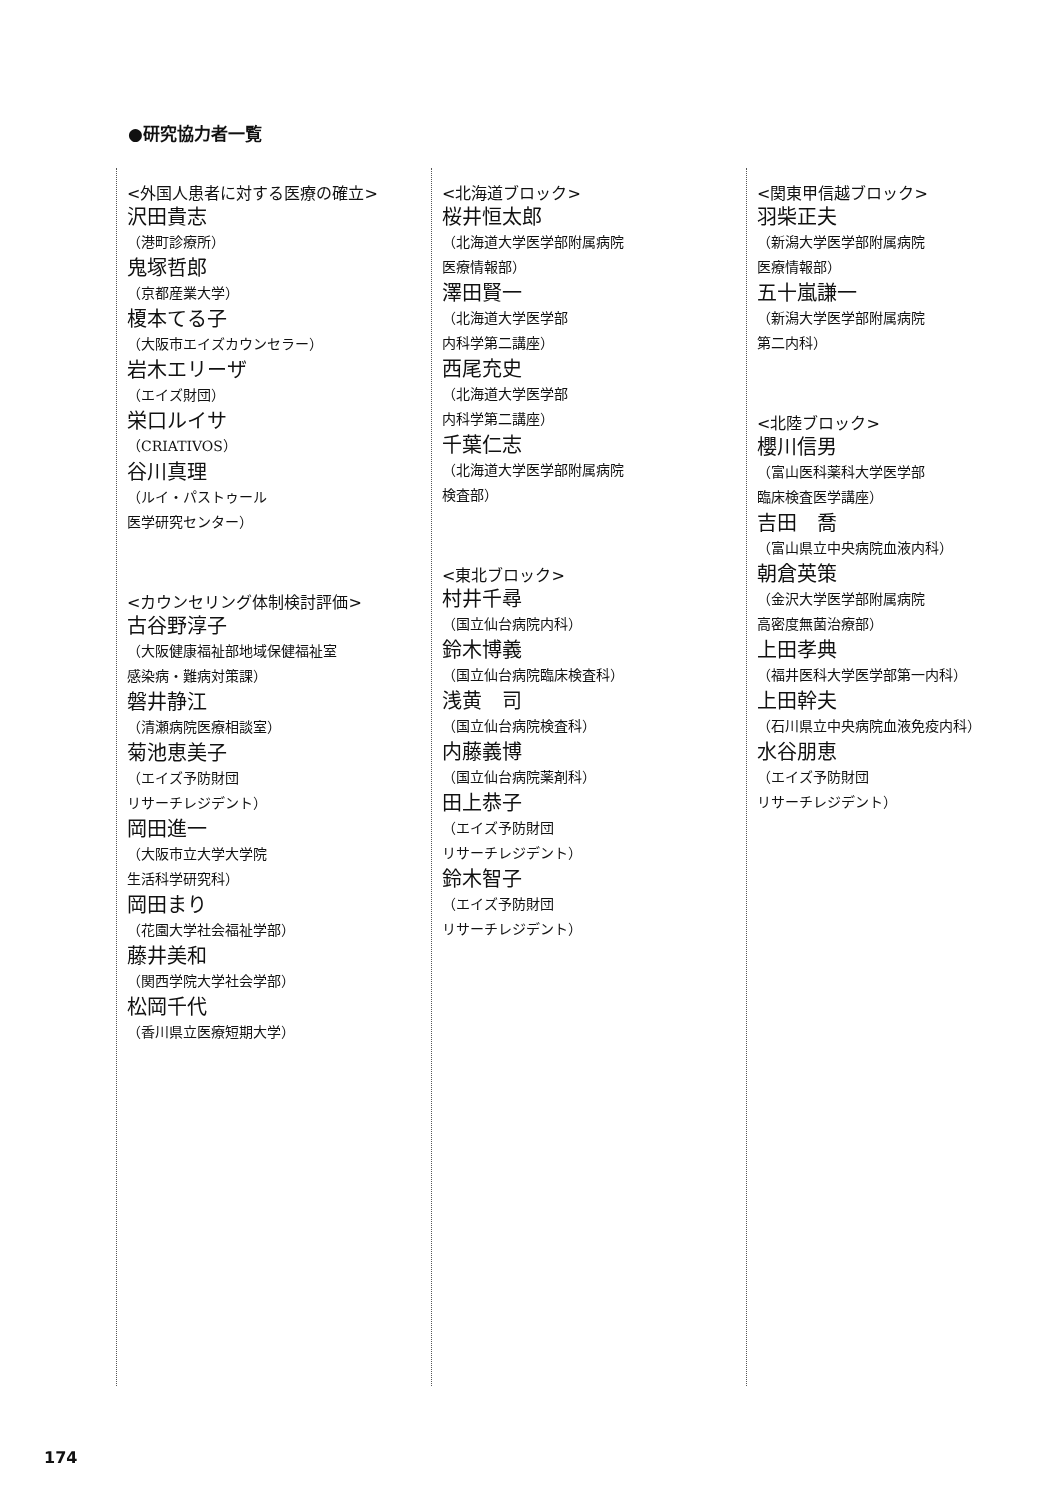●研究協力者一覧
<外国人患者に対する医療の確立>
沢田貴志
（港町診療所）
鬼塚哲郎
（京都産業大学）
榎本てる子
（大阪市エイズカウンセラー）
岩木エリーザ
（エイズ財団）
栄口ルイサ
（CRIATIVOS）
谷川真理
（ルイ・パストゥール
医学研究センター）
<カウンセリング体制検討評価>
古谷野淳子
（大阪健康福祉部地域保健福祉室
感染病・難病対策課）
磐井静江
（清瀬病院医療相談室）
菊池恵美子
（エイズ予防財団
リサーチレジデント）
岡田進一
（大阪市立大学大学院
生活科学研究科）
岡田まり
（花園大学社会福祉学部）
藤井美和
（関西学院大学社会学部）
松岡千代
（香川県立医療短期大学）
<北海道ブロック>
桜井恒太郎
（北海道大学医学部附属病院
医療情報部）
澤田賢一
（北海道大学医学部
内科学第二講座）
西尾充史
（北海道大学医学部
内科学第二講座）
千葉仁志
（北海道大学医学部附属病院
検査部）
<東北ブロック>
村井千尋
（国立仙台病院内科）
鈴木博義
（国立仙台病院臨床検査科）
浅黄　司
（国立仙台病院検査科）
内藤義博
（国立仙台病院薬剤科）
田上恭子
（エイズ予防財団
リサーチレジデント）
鈴木智子
（エイズ予防財団
リサーチレジデント）
<関東甲信越ブロック>
羽柴正夫
（新潟大学医学部附属病院
医療情報部）
五十嵐謙一
（新潟大学医学部附属病院
第二内科）
<北陸ブロック>
櫻川信男
（富山医科薬科大学医学部
臨床検査医学講座）
吉田　喬
（富山県立中央病院血液内科）
朝倉英策
（金沢大学医学部附属病院
高密度無菌治療部）
上田孝典
（福井医科大学医学部第一内科）
上田幹夫
（石川県立中央病院血液免疫内科）
水谷朋恵
（エイズ予防財団
リサーチレジデント）
174